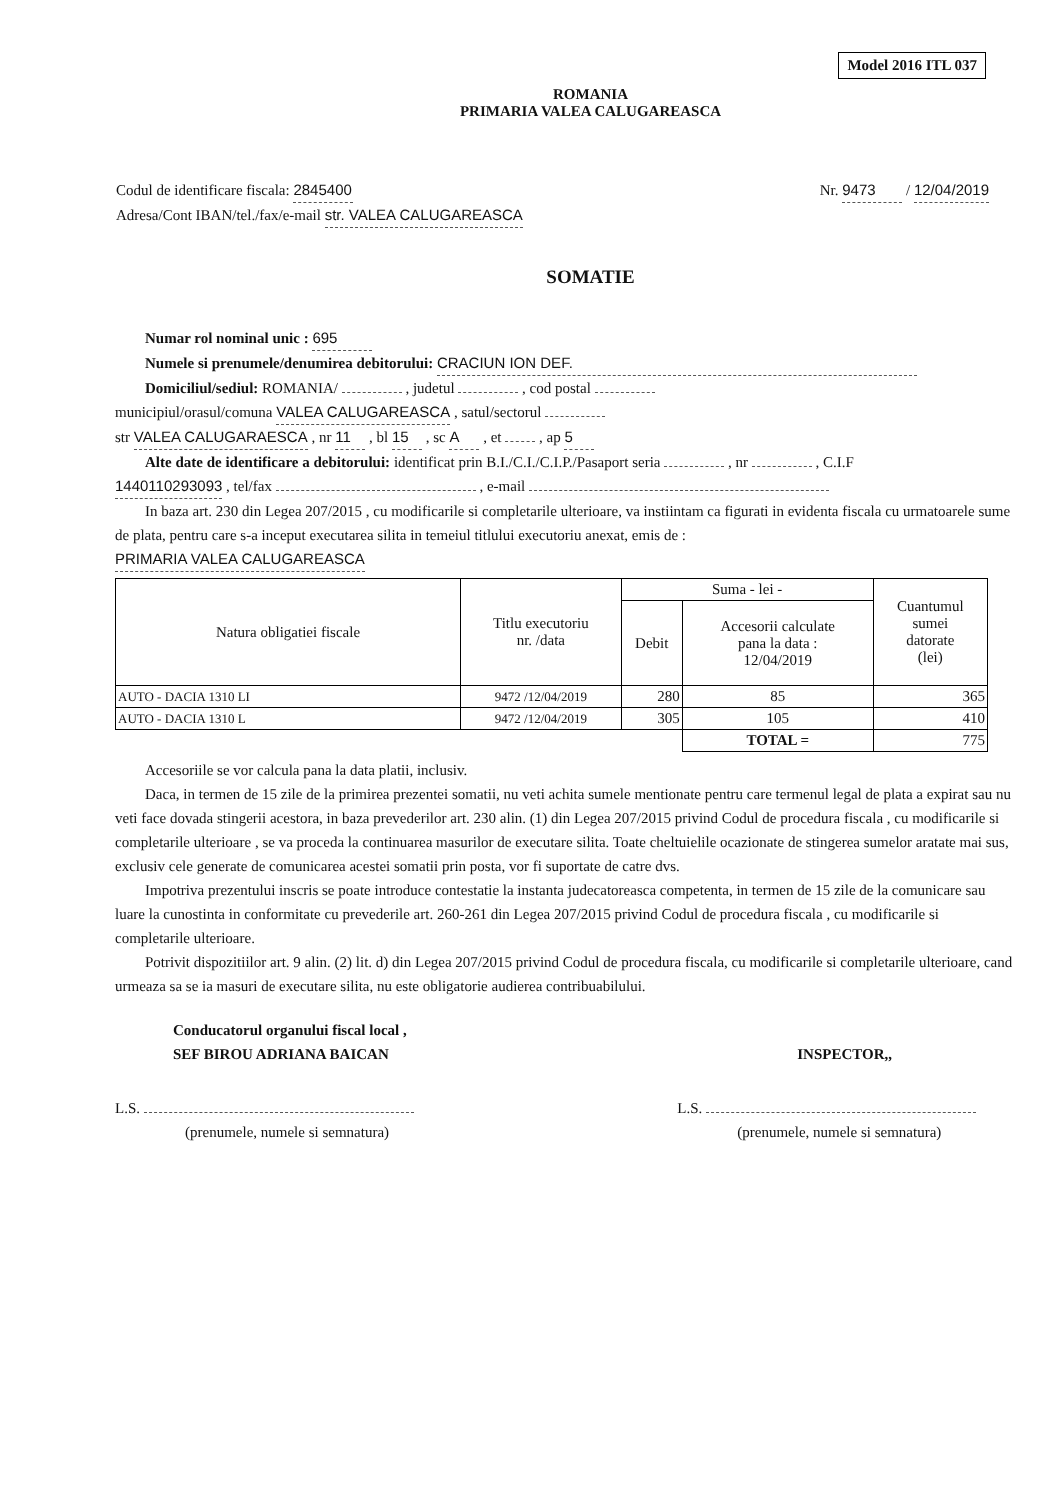Model 2016 ITL 037
ROMANIA
PRIMARIA VALEA CALUGAREASCA
Codul de identificare fiscala: 2845400
Adresa/Cont IBAN/tel./fax/e-mail str. VALEA CALUGAREASCA
Nr. 9473 / 12/04/2019
SOMATIE
Numar rol nominal unic : 695
Numele si prenumele/denumirea debitorului: CRACIUN ION DEF.
Domiciliul/sediul: ROMANIA/ , judetul , cod postal
municipiul/orasul/comuna VALEA CALUGAREASCA , satul/sectorul
str VALEA CALUGARAESCA , nr 11 , bl 15 , sc A , et , ap 5
Alte date de identificare a debitorului: identificat prin B.I./C.I./C.I.P./Pasaport seria , nr , C.I.F
1440110293093 , tel/fax , e-mail
In baza art. 230 din Legea 207/2015 , cu modificarile si completarile ulterioare, va instiintam ca figurati in evidenta fiscala cu urmatoarele sume de plata, pentru care s-a inceput executarea silita in temeiul titlului executoriu anexat, emis de :
PRIMARIA VALEA CALUGAREASCA
| Natura obligatiei fiscale | Titlu executoriu nr. /data | Suma - lei - | | Cuantumul sumei datorate (lei) |
| --- | --- | --- | --- | --- |
| | | Debit | Accesorii calculate pana la data : 12/04/2019 | |
| AUTO - DACIA 1310 LI | 9472 /12/04/2019 | 280 | 85 | 365 |
| AUTO - DACIA 1310 L | 9472 /12/04/2019 | 305 | 105 | 410 |
| | | | TOTAL = | 775 |
Accesoriile se vor calcula pana la data platii, inclusiv.
Daca, in termen de 15 zile de la primirea prezentei somatii, nu veti achita sumele mentionate pentru care termenul legal de plata a expirat sau nu veti face dovada stingerii acestora, in baza prevederilor art. 230 alin. (1) din Legea 207/2015 privind Codul de procedura fiscala , cu modificarile si completarile ulterioare , se va proceda la continuarea masurilor de executare silita. Toate cheltuielile ocazionate de stingerea sumelor aratate mai sus, exclusiv cele generate de comunicarea acestei somatii prin posta, vor fi suportate de catre dvs.
Impotriva prezentului inscris se poate introduce contestatie la instanta judecatoreasca competenta, in termen de 15 zile de la comunicare sau luare la cunostinta in conformitate cu prevederile art. 260-261 din Legea 207/2015 privind Codul de procedura fiscala , cu modificarile si completarile ulterioare.
Potrivit dispozitiilor art. 9 alin. (2) lit. d) din Legea 207/2015 privind Codul de procedura fiscala, cu modificarile si completarile ulterioare, cand urmeaza sa se ia masuri de executare silita, nu este obligatorie audierea contribuabilului.
Conducatorul organului fiscal local ,
SEF BIROU ADRIANA BAICAN
L.S.
(prenumele, numele si semnatura)
INSPECTOR,,
L.S.
(prenumele, numele si semnatura)